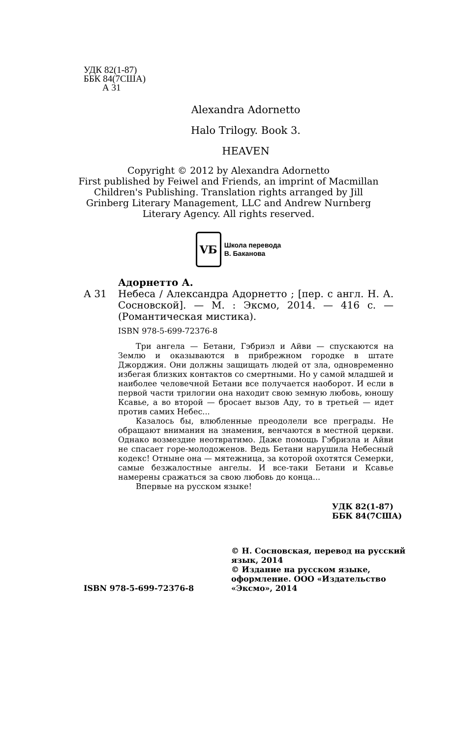УДК 82(1-87)
ББК 84(7США)
А 31
Alexandra Adornetto
Halo Trilogy. Book 3.
HEAVEN
Copyright © 2012 by Alexandra Adornetto
First published by Feiwel and Friends, an imprint of Macmillan
Children's Publishing. Translation rights arranged by Jill
Grinberg Literary Management, LLC and Andrew Nurnberg
Literary Agency. All rights reserved.
VБ
Школа перевода
В. Баканова
Адорнетто А.
А 31 Небеса / Александра Адорнетто ; [пер. с англ. Н. А. Сосновской]. — М. : Эксмо, 2014. — 416 с. — (Романтическая мистика).
ISBN 978-5-699-72376-8
Три ангела — Бетани, Гэбриэл и Айви — спускаются на Землю и оказываются в прибрежном городке в штате Джорджия. Они должны защищать людей от зла, одновременно избегая близких контактов со смертными. Но у самой младшей и наиболее человечной Бетани все получается наоборот. И если в первой части трилогии она находит свою земную любовь, юношу Ксавье, а во второй — бросает вызов Аду, то в третьей — идет против самих Небес...
Казалось бы, влюбленные преодолели все преграды. Не обращают внимания на знамения, венчаются в местной церкви. Однако возмездие неотвратимо. Даже помощь Гэбриэла и Айви не спасает горе-молодоженов. Ведь Бетани нарушила Небесный кодекс! Отныне она — мятежница, за которой охотятся Семерки, самые безжалостные ангелы. И все-таки Бетани и Ксавье намерены сражаться за свою любовь до конца...
Впервые на русском языке!
УДК 82(1-87)
ББК 84(7США)
ISBN 978-5-699-72376-8 © Н. Сосновская, перевод на русский язык, 2014
© Издание на русском языке, оформление. ООО «Издательство «Эксмо», 2014